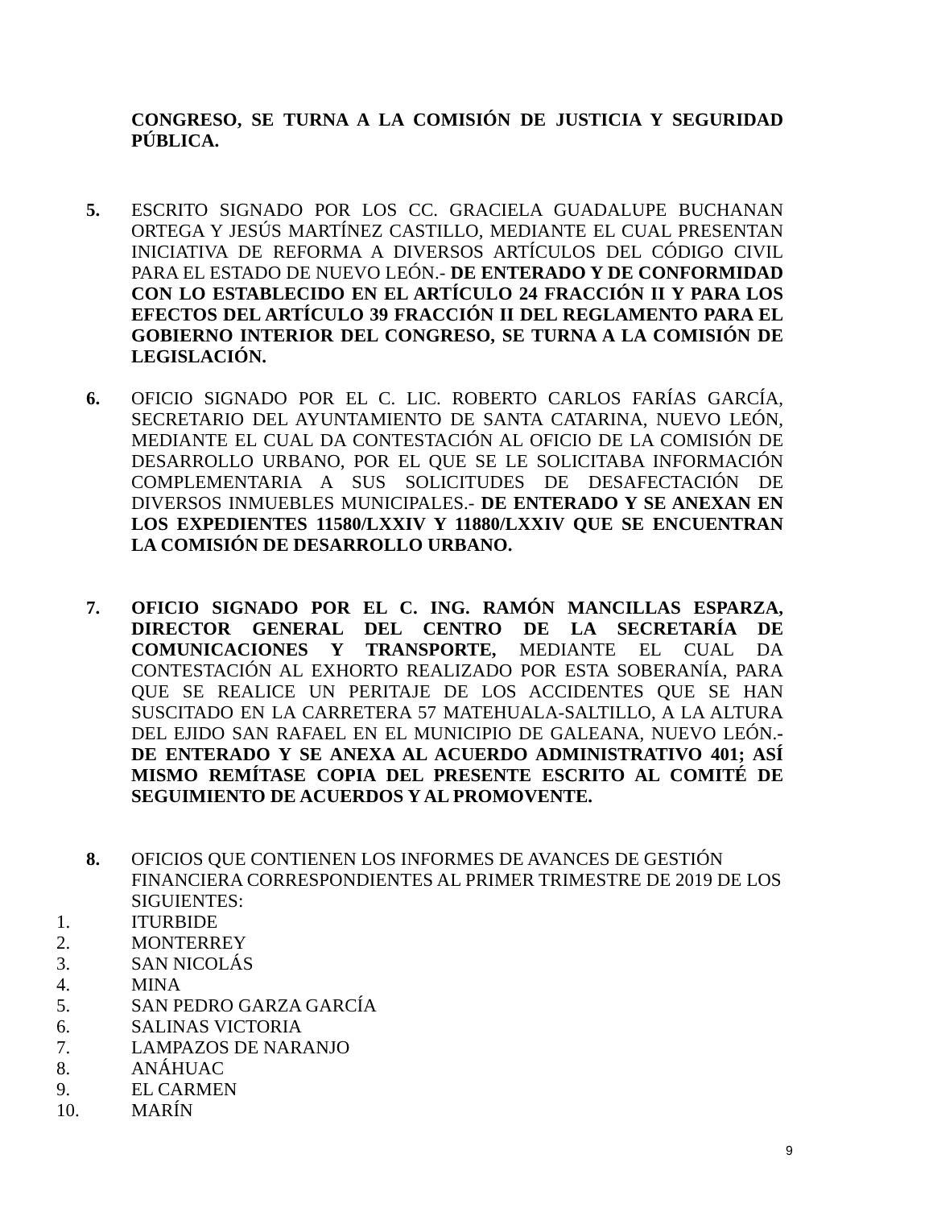CONGRESO, SE TURNA A LA COMISIÓN DE JUSTICIA Y SEGURIDAD PÚBLICA.
5. ESCRITO SIGNADO POR LOS CC. GRACIELA GUADALUPE BUCHANAN ORTEGA Y JESÚS MARTÍNEZ CASTILLO, MEDIANTE EL CUAL PRESENTAN INICIATIVA DE REFORMA A DIVERSOS ARTÍCULOS DEL CÓDIGO CIVIL PARA EL ESTADO DE NUEVO LEÓN.- DE ENTERADO Y DE CONFORMIDAD CON LO ESTABLECIDO EN EL ARTÍCULO 24 FRACCIÓN II Y PARA LOS EFECTOS DEL ARTÍCULO 39 FRACCIÓN II DEL REGLAMENTO PARA EL GOBIERNO INTERIOR DEL CONGRESO, SE TURNA A LA COMISIÓN DE LEGISLACIÓN.
6. OFICIO SIGNADO POR EL C. LIC. ROBERTO CARLOS FARÍAS GARCÍA, SECRETARIO DEL AYUNTAMIENTO DE SANTA CATARINA, NUEVO LEÓN, MEDIANTE EL CUAL DA CONTESTACIÓN AL OFICIO DE LA COMISIÓN DE DESARROLLO URBANO, POR EL QUE SE LE SOLICITABA INFORMACIÓN COMPLEMENTARIA A SUS SOLICITUDES DE DESAFECTACIÓN DE DIVERSOS INMUEBLES MUNICIPALES.- DE ENTERADO Y SE ANEXAN EN LOS EXPEDIENTES 11580/LXXIV Y 11880/LXXIV QUE SE ENCUENTRAN LA COMISIÓN DE DESARROLLO URBANO.
7. OFICIO SIGNADO POR EL C. ING. RAMÓN MANCILLAS ESPARZA, DIRECTOR GENERAL DEL CENTRO DE LA SECRETARÍA DE COMUNICACIONES Y TRANSPORTE, MEDIANTE EL CUAL DA CONTESTACIÓN AL EXHORTO REALIZADO POR ESTA SOBERANÍA, PARA QUE SE REALICE UN PERITAJE DE LOS ACCIDENTES QUE SE HAN SUSCITADO EN LA CARRETERA 57 MATEHUALA-SALTILLO, A LA ALTURA DEL EJIDO SAN RAFAEL EN EL MUNICIPIO DE GALEANA, NUEVO LEÓN.-DE ENTERADO Y SE ANEXA AL ACUERDO ADMINISTRATIVO 401; ASÍ MISMO REMÍTASE COPIA DEL PRESENTE ESCRITO AL COMITÉ DE SEGUIMIENTO DE ACUERDOS Y AL PROMOVENTE.
8. OFICIOS QUE CONTIENEN LOS INFORMES DE AVANCES DE GESTIÓN FINANCIERA CORRESPONDIENTES AL PRIMER TRIMESTRE DE 2019 DE LOS SIGUIENTES:
1. ITURBIDE
2. MONTERREY
3. SAN NICOLÁS
4. MINA
5. SAN PEDRO GARZA GARCÍA
6. SALINAS VICTORIA
7. LAMPAZOS DE NARANJO
8. ANÁHUAC
9. EL CARMEN
10. MARÍN
9